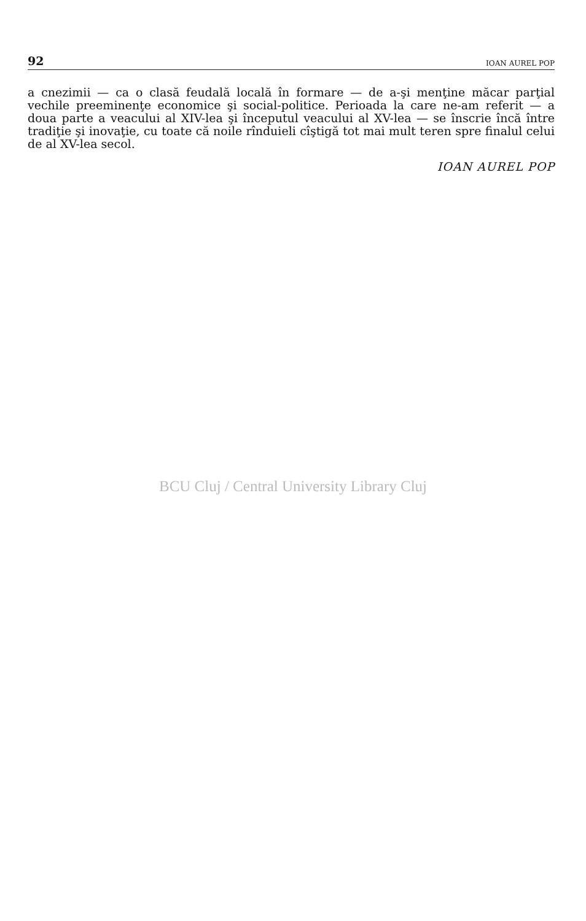92 IOAN AUREL POP
a cnezimii — ca o clasă feudală locală în formare — de a-şi menţine măcar parţial vechile preeminenţe economice şi social-politice. Perioada la care ne-am referit — a doua parte a veacului al XIV-lea şi începutul veacului al XV-lea — se înscrie încă între tradiţie şi inovaţie, cu toate că noile rînduieli cîştigă tot mai mult teren spre finalul celui de al XV-lea secol.
IOAN AUREL POP
BCU Cluj / Central University Library Cluj